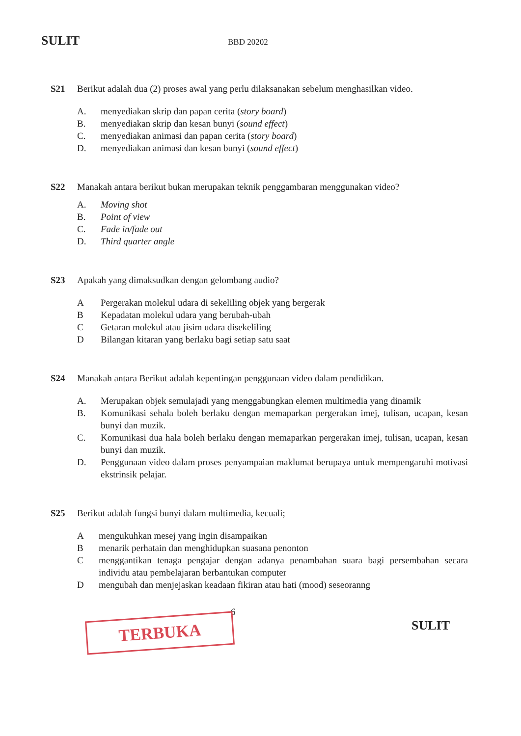SULIT
BBD 20202
S21 Berikut adalah dua (2) proses awal yang perlu dilaksanakan sebelum menghasilkan video.
A. menyediakan skrip dan papan cerita (story board)
B. menyediakan skrip dan kesan bunyi (sound effect)
C. menyediakan animasi dan papan cerita (story board)
D. menyediakan animasi dan kesan bunyi (sound effect)
S22 Manakah antara berikut bukan merupakan teknik penggambaran menggunakan video?
A. Moving shot
B. Point of view
C. Fade in/fade out
D. Third quarter angle
S23 Apakah yang dimaksudkan dengan gelombang audio?
A Pergerakan molekul udara di sekeliling objek yang bergerak
B Kepadatan molekul udara yang berubah-ubah
C Getaran molekul atau jisim udara disekeliling
D Bilangan kitaran yang berlaku bagi setiap satu saat
S24 Manakah antara Berikut adalah kepentingan penggunaan video dalam pendidikan.
A. Merupakan objek semulajadi yang menggabungkan elemen multimedia yang dinamik
B. Komunikasi sehala boleh berlaku dengan memaparkan pergerakan imej, tulisan, ucapan, kesan bunyi dan muzik.
C. Komunikasi dua hala boleh berlaku dengan memaparkan pergerakan imej, tulisan, ucapan, kesan bunyi dan muzik.
D. Penggunaan video dalam proses penyampaian maklumat berupaya untuk mempengaruhi motivasi ekstrinsik pelajar.
S25 Berikut adalah fungsi bunyi dalam multimedia, kecuali;
A mengukuhkan mesej yang ingin disampaikan
B menarik perhatain dan menghidupkan suasana penonton
C menggantikan tenaga pengajar dengan adanya penambahan suara bagi persembahan secara individu atau pembelajaran berbantukan computer
D mengubah dan menjejaskan keadaan fikiran atau hati (mood) seseoranng
6
TERBUKA SULIT